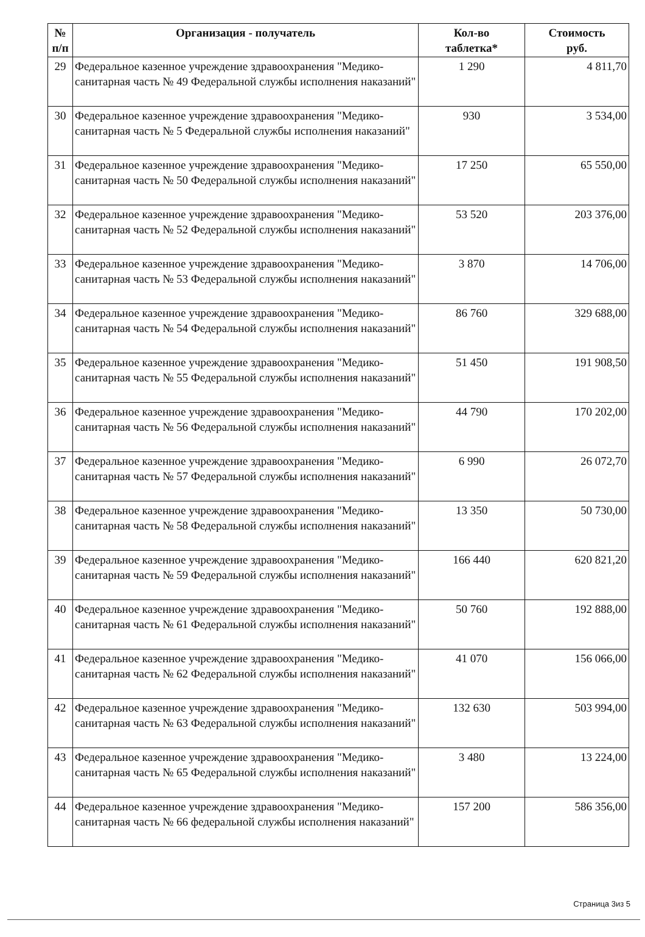| № п/п | Организация - получатель | Кол-во таблетка* | Стоимость руб. |
| --- | --- | --- | --- |
| 29 | Федеральное казенное учреждение здравоохранения "Медико-санитарная часть № 49 Федеральной службы исполнения наказаний" | 1 290 | 4 811,70 |
| 30 | Федеральное казенное учреждение здравоохранения "Медико-санитарная часть № 5 Федеральной службы исполнения наказаний" | 930 | 3 534,00 |
| 31 | Федеральное казенное учреждение здравоохранения "Медико-санитарная часть № 50 Федеральной службы исполнения наказаний" | 17 250 | 65 550,00 |
| 32 | Федеральное казенное учреждение здравоохранения "Медико-санитарная часть № 52 Федеральной службы исполнения наказаний" | 53 520 | 203 376,00 |
| 33 | Федеральное казенное учреждение здравоохранения "Медико-санитарная часть № 53 Федеральной службы исполнения наказаний" | 3 870 | 14 706,00 |
| 34 | Федеральное казенное учреждение здравоохранения "Медико-санитарная часть № 54 Федеральной службы исполнения наказаний" | 86 760 | 329 688,00 |
| 35 | Федеральное казенное учреждение здравоохранения "Медико-санитарная часть № 55 Федеральной службы исполнения наказаний" | 51 450 | 191 908,50 |
| 36 | Федеральное казенное учреждение здравоохранения "Медико-санитарная часть № 56 Федеральной службы исполнения наказаний" | 44 790 | 170 202,00 |
| 37 | Федеральное казенное учреждение здравоохранения "Медико-санитарная часть № 57 Федеральной службы исполнения наказаний" | 6 990 | 26 072,70 |
| 38 | Федеральное казенное учреждение здравоохранения "Медико-санитарная часть № 58 Федеральной службы исполнения наказаний" | 13 350 | 50 730,00 |
| 39 | Федеральное казенное учреждение здравоохранения "Медико-санитарная часть № 59 Федеральной службы исполнения наказаний" | 166 440 | 620 821,20 |
| 40 | Федеральное казенное учреждение здравоохранения "Медико-санитарная часть № 61 Федеральной службы исполнения наказаний" | 50 760 | 192 888,00 |
| 41 | Федеральное казенное учреждение здравоохранения "Медико-санитарная часть № 62 Федеральной службы исполнения наказаний" | 41 070 | 156 066,00 |
| 42 | Федеральное казенное учреждение здравоохранения "Медико-санитарная часть № 63 Федеральной службы исполнения наказаний" | 132 630 | 503 994,00 |
| 43 | Федеральное казенное учреждение здравоохранения "Медико-санитарная часть № 65 Федеральной службы исполнения наказаний" | 3 480 | 13 224,00 |
| 44 | Федеральное казенное учреждение здравоохранения "Медико-санитарная часть № 66 федеральной службы исполнения наказаний" | 157 200 | 586 356,00 |
Страница 3из 5